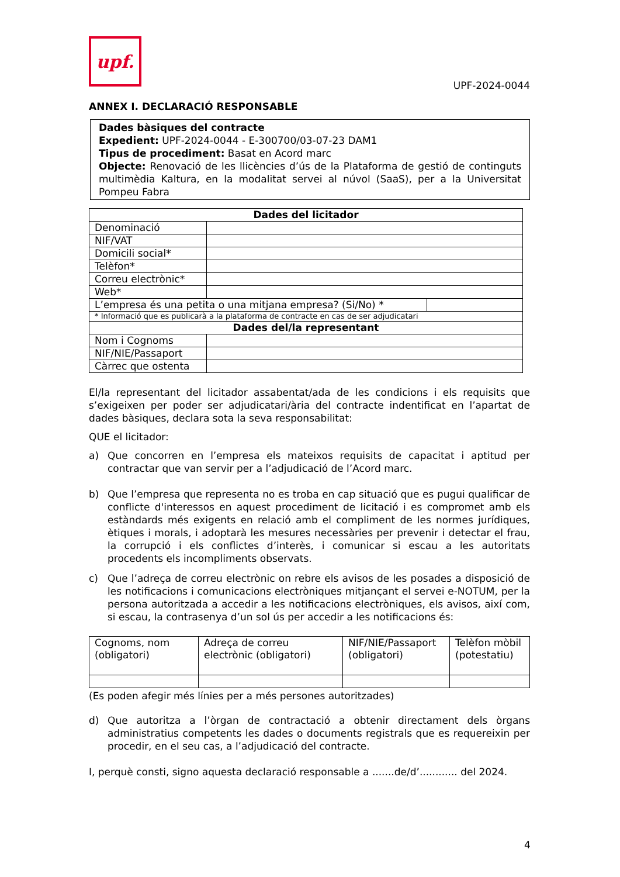upf.
UPF-2024-0044
ANNEX I. DECLARACIÓ RESPONSABLE
Dades bàsiques del contracte
Expedient: UPF-2024-0044 - E-300700/03-07-23 DAM1
Tipus de procediment: Basat en Acord marc
Objecte: Renovació de les llicències d’ús de la Plataforma de gestió de continguts multimèdia Kaltura, en la modalitat servei al núvol (SaaS), per a la Universitat Pompeu Fabra
| Dades del licitador | | |
| --- | --- | --- |
| Denominació | | |
| NIF/VAT | | |
| Domicili social* | | |
| Telèfon* | | |
| Correu electrònic* | | |
| Web* | | |
| L’empresa és una petita o una mitjana empresa? (Si/No) * | | |
| * Informació que es publicarà a la plataforma de contracte en cas de ser adjudicatari | | |
| Dades del/la representant | | |
| Nom i Cognoms | | |
| NIF/NIE/Passaport | | |
| Càrrec que ostenta | | |
El/la representant del licitador assabentat/ada de les condicions i els requisits que s’exigeixen per poder ser adjudicatari/ària del contracte indentificat en l’apartat de dades bàsiques, declara sota la seva responsabilitat:
QUE el licitador:
a) Que concorren en l’empresa els mateixos requisits de capacitat i aptitud per contractar que van servir per a l’adjudicació de l’Acord marc.
b) Que l’empresa que representa no es troba en cap situació que es pugui qualificar de conflicte d'interessos en aquest procediment de licitació i es compromet amb els estàndards més exigents en relació amb el compliment de les normes jurídiques, ètiques i morals, i adoptarà les mesures necessàries per prevenir i detectar el frau, la corrupció i els conflictes d’interès, i comunicar si escau a les autoritats procedents els incompliments observats.
c) Que l’adreça de correu electrònic on rebre els avisos de les posades a disposició de les notificacions i comunicacions electròniques mitjançant el servei e-NOTUM, per la persona autoritzada a accedir a les notificacions electròniques, els avisos, així com, si escau, la contrasenya d’un sol ús per accedir a les notificacions és:
| Cognoms, nom (obligatori) | Adreça de correu electrònic (obligatori) | NIF/NIE/Passaport (obligatori) | Telèfon mòbil (potestatiu) |
(Es poden afegir més línies per a més persones autoritzades)
d) Que autoritza a l’òrgan de contractació a obtenir directament dels òrgans administratius competents les dades o documents registrals que es requereixin per procedir, en el seu cas, a l’adjudicació del contracte.
I, perquè consti, signo aquesta declaració responsable a .......de/d’............ del 2024.
4